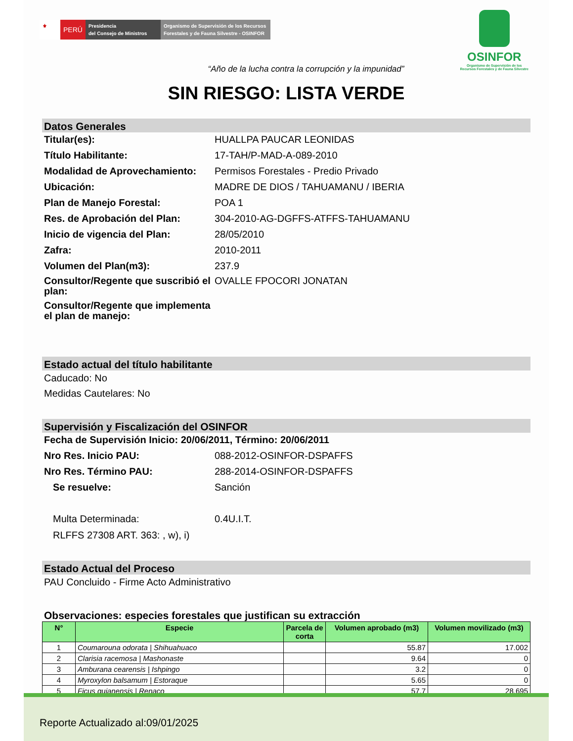⚜
PERÚ
Presidencia
del Consejo de Ministros
Organismo de Supervisión de los Recursos Forestales y de Fauna Silvestre - OSINFOR
OSINFOR
Organismo de Supervisión de los
Recursos Forestales y de Fauna Silvestre
“Año de la lucha contra la corrupción y la impunidad”
SIN RIESGO: LISTA VERDE
Datos Generales
Titular(es): HUALLPA PAUCAR LEONIDAS
Título Habilitante: 17-TAH/P-MAD-A-089-2010
Modalidad de Aprovechamiento:
Permisos Forestales - Predio Privado
Ubicación: MADRE DE DIOS / TAHUAMANU / IBERIA
Plan de Manejo Forestal: POA 1
Res. de Aprobación del Plan: 304-2010-AG-DGFFS-ATFFS-TAHUAMANU
Inicio de vigencia del Plan: 28/05/2010
Zafra: 2010-2011
Volumen del Plan(m3): 237.9
Consultor/Regente que suscribió el plan:
OVALLE FPOCORI JONATAN
Consultor/Regente que implementa el plan de manejo:
Estado actual del título habilitante
Caducado: No
Medidas Cautelares: No
Supervisión y Fiscalización del OSINFOR
Fecha de Supervisión Inicio: 20/06/2011, Término: 20/06/2011
Nro Res. Inicio PAU: 088-2012-OSINFOR-DSPAFFS
Nro Res. Término PAU: 288-2014-OSINFOR-DSPAFFS
Se resuelve: Sanción
Multa Determinada: 0.4U.I.T.
RLFFS 27308 ART. 363: , w), i)
Estado Actual del Proceso
PAU Concluido - Firme Acto Administrativo
Observaciones: especies forestales que justifican su extracción
| N° | Especie | Parcela de corta | Volumen aprobado (m3) | Volumen movilizado (m3) |
| --- | --- | --- | --- | --- |
| 1 | Coumarouna odorata / Shihuahuaco | | 55.87 | 17.002 |
| 2 | Clarisia racemosa / Mashonaste | | 9.64 | 0 |
| 3 | Amburana cearensis / Ishpingo | | 3.2 | 0 |
| 4 | Myroxylon balsamum / Estoraque | | 5.65 | 0 |
| 5 | Ficus guianensis / Renaco | | 57.7 | 28.695 |
Reporte Actualizado al:09/01/2025